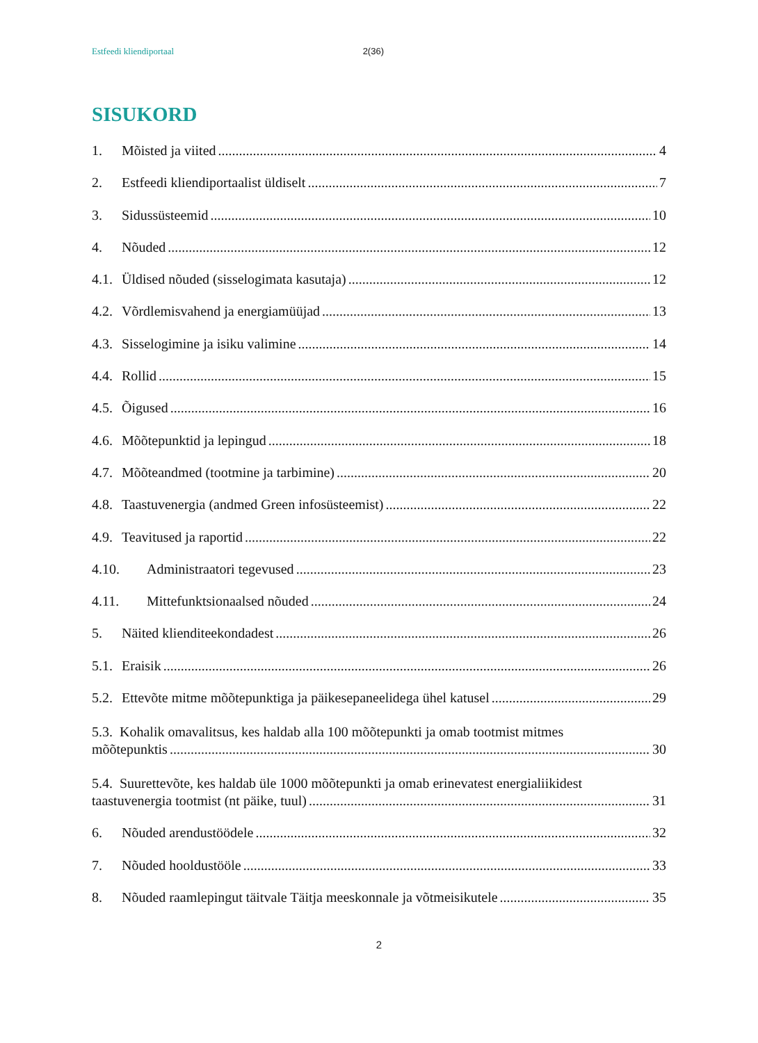Estfeedi kliendiportaal 2(36)
SISUKORD
1. Mõisted ja viited 4
2. Estfeedi kliendiportaalist üldiselt 7
3. Sidussüsteemid 10
4. Nõuded 12
4.1. Üldised nõuded (sisselogimata kasutaja) 12
4.2. Võrdlemisvahend ja energiamüüjad 13
4.3. Sisselogimine ja isiku valimine 14
4.4. Rollid 15
4.5. Õigused 16
4.6. Mõõtepunktid ja lepingud 18
4.7. Mõõteandmed (tootmine ja tarbimine) 20
4.8. Taastuvenergia (andmed Green infosüsteemist) 22
4.9. Teavitused ja raportid 22
4.10. Administraatori tegevused 23
4.11. Mittefunktsionaalsed nõuded 24
5. Näited klienditeekondadest 26
5.1. Eraisik 26
5.2. Ettevõte mitme mõõtepunktiga ja päikesepaneelidega ühel katusel 29
5.3. Kohalik omavalitsus, kes haldab alla 100 mõõtepunkti ja omab tootmist mitmes
mõõtepunktis 30
5.4. Suurettevõte, kes haldab üle 1000 mõõtepunkti ja omab erinevatest energialiikidest
taastuvenergia tootmist (nt päike, tuul) 31
6. Nõuded arendustöödele 32
7. Nõuded hooldustööle 33
8. Nõuded raamlepingut täitvale Täitja meeskonnale ja võtmeisikutele 35
2